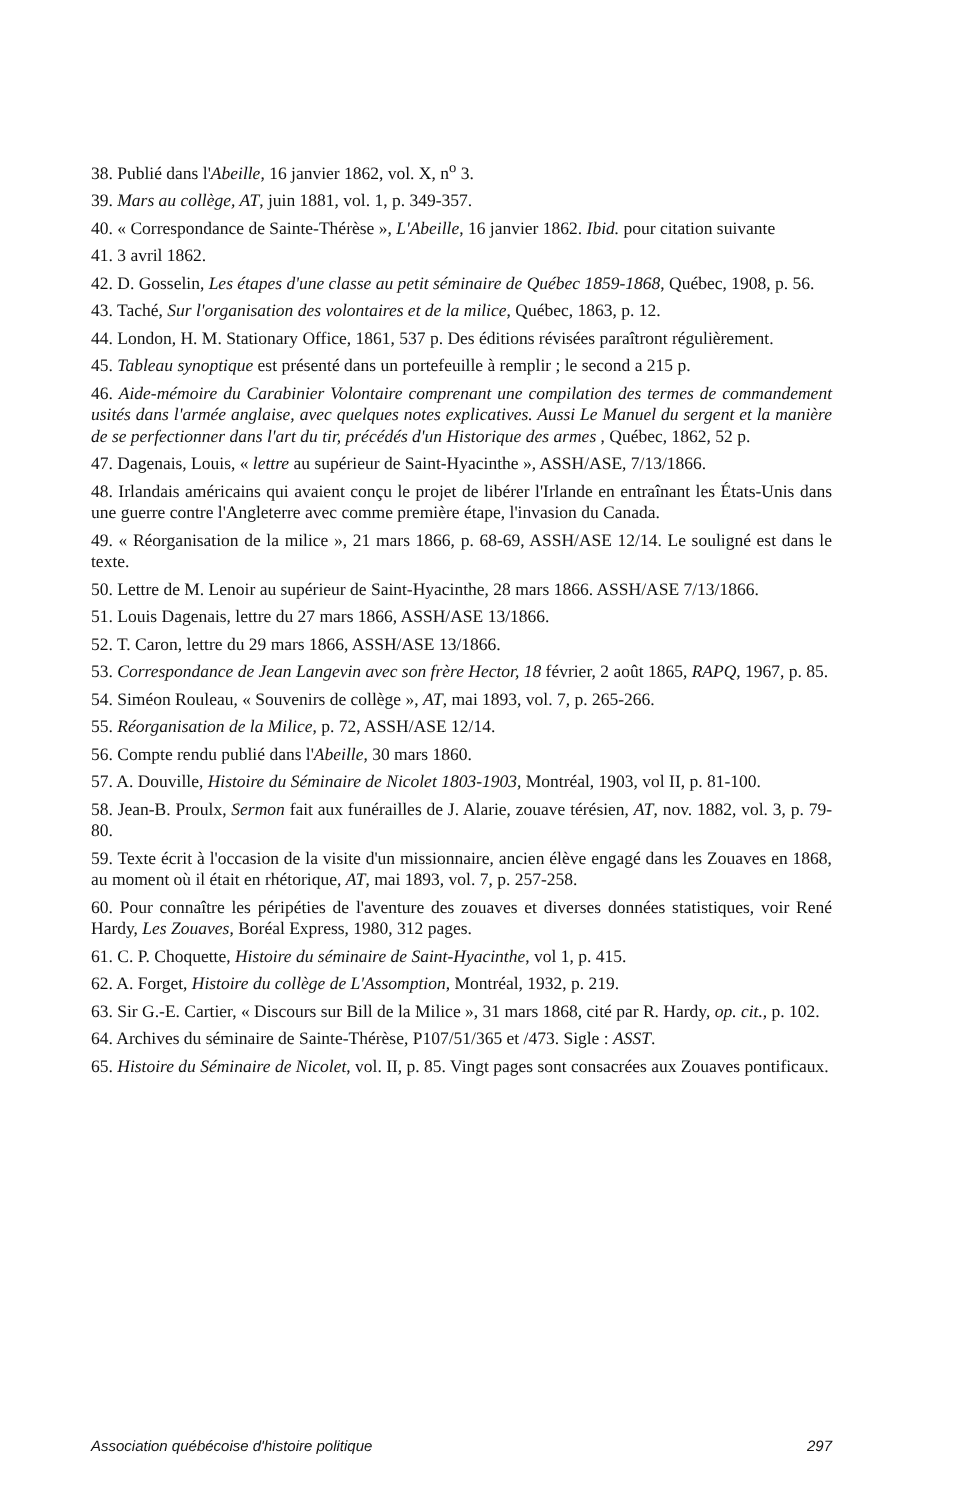38. Publié dans l'Abeille, 16 janvier 1862, vol. X, n<sup>o</sup> 3.
39. Mars au collège, AT, juin 1881, vol. 1, p. 349-357.
40. « Correspondance de Sainte-Thérèse », L'Abeille, 16 janvier 1862. Ibid. pour citation suivante
41. 3 avril 1862.
42. D. Gosselin, Les étapes d'une classe au petit séminaire de Québec 1859-1868, Québec, 1908, p. 56.
43. Taché, Sur l'organisation des volontaires et de la milice, Québec, 1863, p. 12.
44. London, H. M. Stationary Office, 1861, 537 p. Des éditions révisées paraîtront régulièrement.
45. Tableau synoptique est présenté dans un portefeuille à remplir ; le second a 215 p.
46. Aide-mémoire du Carabinier Volontaire comprenant une compilation des termes de commandement usités dans l'armée anglaise, avec quelques notes explicatives. Aussi Le Manuel du sergent et la manière de se perfectionner dans l'art du tir, précédés d'un Historique des armes , Québec, 1862, 52 p.
47. Dagenais, Louis, « lettre au supérieur de Saint-Hyacinthe », ASSH/ASE, 7/13/1866.
48. Irlandais américains qui avaient conçu le projet de libérer l'Irlande en entraînant les États-Unis dans une guerre contre l'Angleterre avec comme première étape, l'invasion du Canada.
49. « Réorganisation de la milice », 21 mars 1866, p. 68-69, ASSH/ASE 12/14. Le souligné est dans le texte.
50. Lettre de M. Lenoir au supérieur de Saint-Hyacinthe, 28 mars 1866. ASSH/ASE 7/13/1866.
51. Louis Dagenais, lettre du 27 mars 1866, ASSH/ASE 13/1866.
52. T. Caron, lettre du 29 mars 1866, ASSH/ASE 13/1866.
53. Correspondance de Jean Langevin avec son frère Hector, 18 février, 2 août 1865, RAPQ, 1967, p. 85.
54. Siméon Rouleau, « Souvenirs de collège », AT, mai 1893, vol. 7, p. 265-266.
55. Réorganisation de la Milice, p. 72, ASSH/ASE 12/14.
56. Compte rendu publié dans l'Abeille, 30 mars 1860.
57. A. Douville, Histoire du Séminaire de Nicolet 1803-1903, Montréal, 1903, vol II, p. 81-100.
58. Jean-B. Proulx, Sermon fait aux funérailles de J. Alarie, zouave térésien, AT, nov. 1882, vol. 3, p. 79-80.
59. Texte écrit à l'occasion de la visite d'un missionnaire, ancien élève engagé dans les Zouaves en 1868, au moment où il était en rhétorique, AT, mai 1893, vol. 7, p. 257-258.
60. Pour connaître les péripéties de l'aventure des zouaves et diverses données statistiques, voir René Hardy, Les Zouaves, Boréal Express, 1980, 312 pages.
61. C. P. Choquette, Histoire du séminaire de Saint-Hyacinthe, vol 1, p. 415.
62. A. Forget, Histoire du collège de L'Assomption, Montréal, 1932, p. 219.
63. Sir G.-E. Cartier, « Discours sur Bill de la Milice », 31 mars 1868, cité par R. Hardy, op. cit., p. 102.
64. Archives du séminaire de Sainte-Thérèse, P107/51/365 et /473. Sigle : ASST.
65. Histoire du Séminaire de Nicolet, vol. II, p. 85. Vingt pages sont consacrées aux Zouaves pontificaux.
Association québécoise d'histoire politique 297